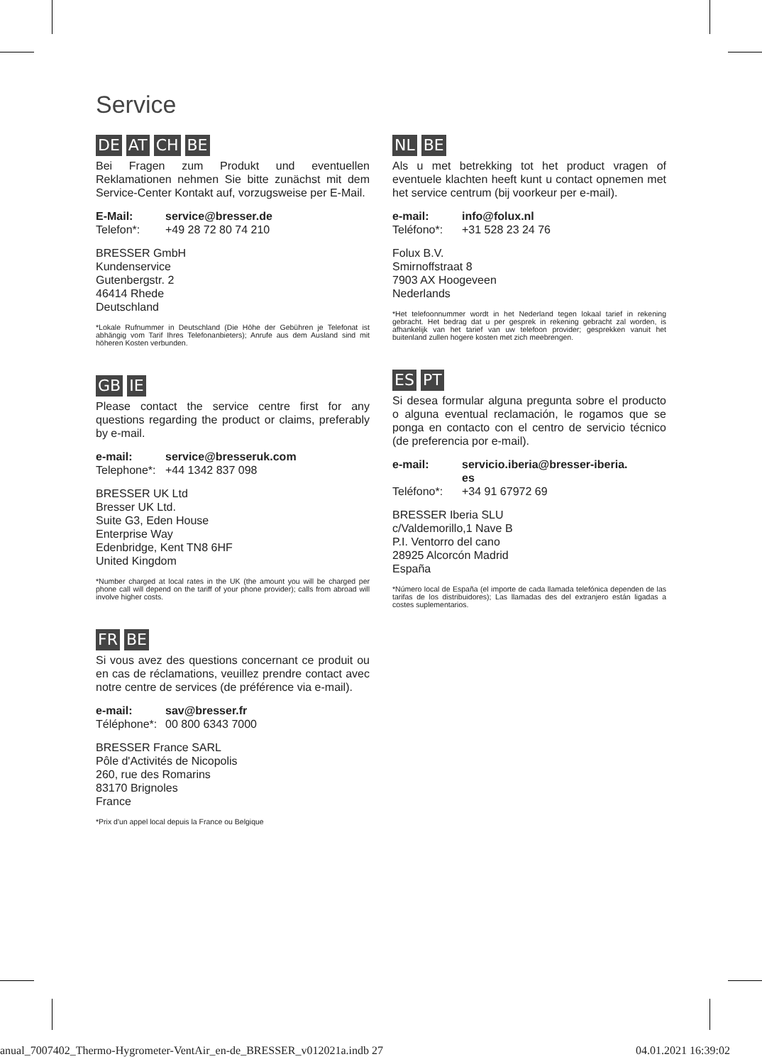Service
DE AT CH BE
Bei Fragen zum Produkt und eventuellen Reklamationen nehmen Sie bitte zunächst mit dem Service-Center Kontakt auf, vorzugsweise per E-Mail.
E-Mail: service@bresser.de
Telefon*: +49 28 72 80 74 210
BRESSER GmbH
Kundenservice
Gutenbergstr. 2
46414 Rhede
Deutschland
*Lokale Rufnummer in Deutschland (Die Höhe der Gebühren je Telefonat ist abhängig vom Tarif Ihres Telefonanbieters); Anrufe aus dem Ausland sind mit höheren Kosten verbunden.
GB IE
Please contact the service centre first for any questions regarding the product or claims, preferably by e-mail.
e-mail: service@bresseruk.com
Telephone*: +44 1342 837 098
BRESSER UK Ltd
Bresser UK Ltd.
Suite G3, Eden House
Enterprise Way
Edenbridge, Kent TN8 6HF
United Kingdom
*Number charged at local rates in the UK (the amount you will be charged per phone call will depend on the tariff of your phone provider); calls from abroad will involve higher costs.
FR BE
Si vous avez des questions concernant ce produit ou en cas de réclamations, veuillez prendre contact avec notre centre de services (de préférence via e-mail).
e-mail: sav@bresser.fr
Téléphone*: 00 800 6343 7000
BRESSER France SARL
Pôle d'Activités de Nicopolis
260, rue des Romarins
83170 Brignoles
France
*Prix d'un appel local depuis la France ou Belgique
NL BE
Als u met betrekking tot het product vragen of eventuele klachten heeft kunt u contact opnemen met het service centrum (bij voorkeur per e-mail).
e-mail: info@folux.nl
Teléfono*: +31 528 23 24 76
Folux B.V.
Smirnoffstraat 8
7903 AX Hoogeveen
Nederlands
*Het telefoonnummer wordt in het Nederland tegen lokaal tarief in rekening gebracht. Het bedrag dat u per gesprek in rekening gebracht zal worden, is afhankelijk van het tarief van uw telefoon provider; gesprekken vanuit het buitenland zullen hogere kosten met zich meebrengen.
ES PT
Si desea formular alguna pregunta sobre el producto o alguna eventual reclamación, le rogamos que se ponga en contacto con el centro de servicio técnico (de preferencia por e-mail).
e-mail: servicio.iberia@bresser-iberia.
es
Teléfono*: +34 91 67972 69
BRESSER Iberia SLU
c/Valdemorillo,1 Nave B
P.I. Ventorro del cano
28925 Alcorcón Madrid
España
*Número local de España (el importe de cada llamada telefónica dependen de las tarifas de los distribuidores); Las llamadas des del extranjero están ligadas a costes suplementarios.
anual_7007402_Thermo-Hygrometer-VentAir_en-de_BRESSER_v012021a.indb 27
04.01.2021 16:39:02